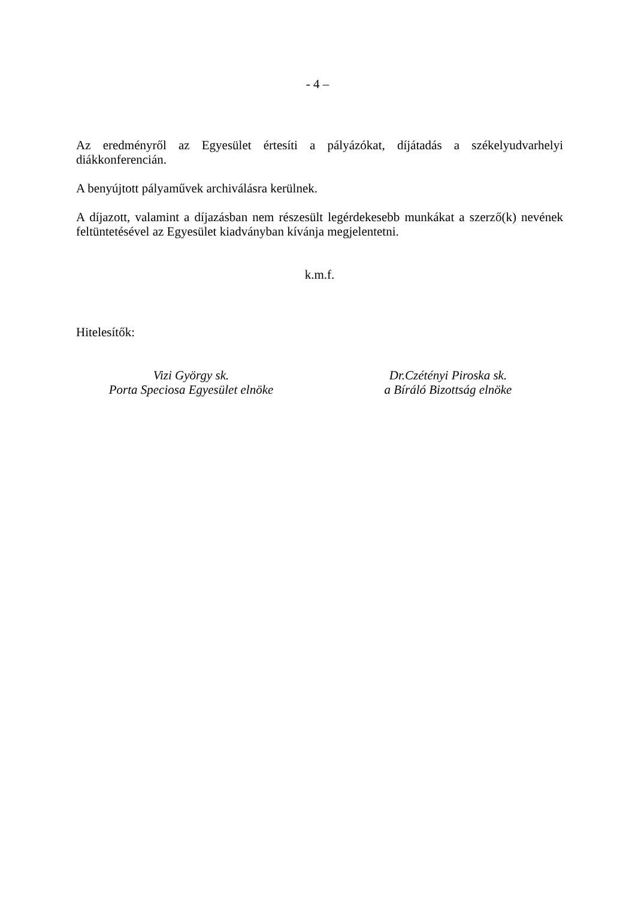- 4 –
Az eredményről az Egyesület értesíti a pályázókat, díjátadás a székelyudvarhelyi diákkonferencián.
A benyújtott pályaművek archiválásra kerülnek.
A díjazott, valamint a díjazásban nem részesült legérdekesebb munkákat a szerző(k) nevének feltüntetésével az Egyesület kiadványban kívánja megjelentetni.
k.m.f.
Hitelesítők:
Vizi György sk.
Porta Speciosa Egyesület elnöke
Dr.Czétényi Piroska sk.
a Bíráló Bizottság elnöke